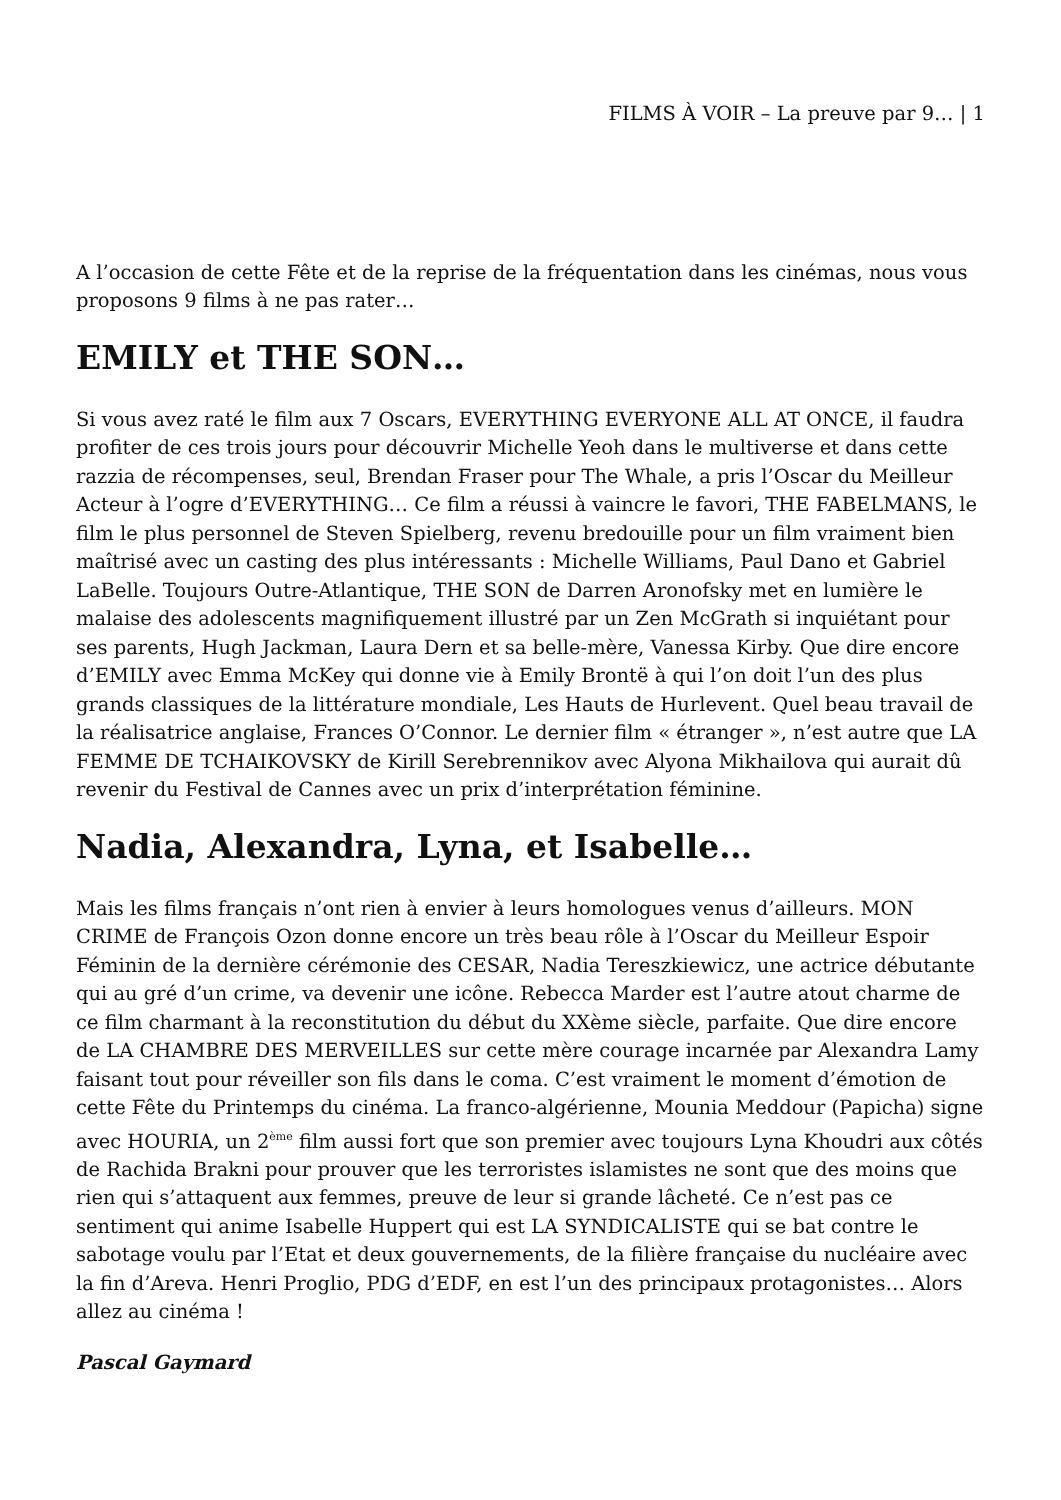FILMS À VOIR – La preuve par 9… | 1
A l’occasion de cette Fête et de la reprise de la fréquentation dans les cinémas, nous vous proposons 9 films à ne pas rater…
EMILY et THE SON…
Si vous avez raté le film aux 7 Oscars, EVERYTHING EVERYONE ALL AT ONCE, il faudra profiter de ces trois jours pour découvrir Michelle Yeoh dans le multiverse et dans cette razzia de récompenses, seul, Brendan Fraser pour The Whale, a pris l’Oscar du Meilleur Acteur à l’ogre d’EVERYTHING… Ce film a réussi à vaincre le favori, THE FABELMANS, le film le plus personnel de Steven Spielberg, revenu bredouille pour un film vraiment bien maîtrisé avec un casting des plus intéressants : Michelle Williams, Paul Dano et Gabriel LaBelle. Toujours Outre-Atlantique, THE SON de Darren Aronofsky met en lumière le malaise des adolescents magnifiquement illustré par un Zen McGrath si inquiétant pour ses parents, Hugh Jackman, Laura Dern et sa belle-mère, Vanessa Kirby. Que dire encore d’EMILY avec Emma McKey qui donne vie à Emily Brontë à qui l’on doit l’un des plus grands classiques de la littérature mondiale, Les Hauts de Hurlevent. Quel beau travail de la réalisatrice anglaise, Frances O’Connor. Le dernier film « étranger », n’est autre que LA FEMME DE TCHAIKOVSKY de Kirill Serebrennikov avec Alyona Mikhailova qui aurait dû revenir du Festival de Cannes avec un prix d’interprétation féminine.
Nadia, Alexandra, Lyna, et Isabelle…
Mais les films français n’ont rien à envier à leurs homologues venus d’ailleurs. MON CRIME de François Ozon donne encore un très beau rôle à l’Oscar du Meilleur Espoir Féminin de la dernière cérémonie des CESAR, Nadia Tereszkiewicz, une actrice débutante qui au gré d’un crime, va devenir une icône. Rebecca Marder est l’autre atout charme de ce film charmant à la reconstitution du début du XXème siècle, parfaite. Que dire encore de LA CHAMBRE DES MERVEILLES sur cette mère courage incarnée par Alexandra Lamy faisant tout pour réveiller son fils dans le coma. C’est vraiment le moment d’émotion de cette Fête du Printemps du cinéma. La franco-algérienne, Mounia Meddour (Papicha) signe avec HOURIA, un 2<sup>ème</sup> film aussi fort que son premier avec toujours Lyna Khoudri aux côtés de Rachida Brakni pour prouver que les terroristes islamistes ne sont que des moins que rien qui s’attaquent aux femmes, preuve de leur si grande lâcheté. Ce n’est pas ce sentiment qui anime Isabelle Huppert qui est LA SYNDICALISTE qui se bat contre le sabotage voulu par l’Etat et deux gouvernements, de la filière française du nucléaire avec la fin d’Areva. Henri Proglio, PDG d’EDF, en est l’un des principaux protagonistes… Alors allez au cinéma !
Pascal Gaymard